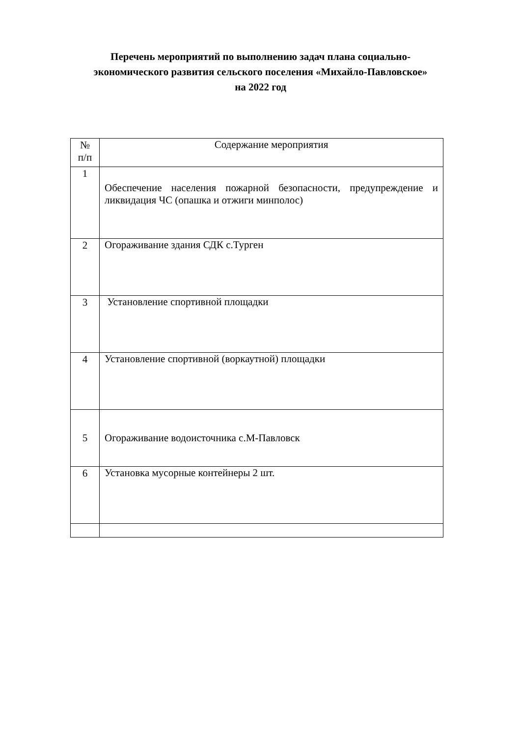Перечень мероприятий по выполнению задач плана социально-
экономического развития сельского поселения «Михайло-Павловское»
на 2022 год
| № п/п | Содержание мероприятия |
| --- | --- |
| 1 | Обеспечение населения пожарной безопасности, предупреждение и ликвидация ЧС (опашка и отжиги минполос) |
| 2 | Огораживание здания СДК с.Турген |
| 3 | Установление спортивной площадки |
| 4 | Установление спортивной (воркаутной) площадки |
| 5 | Огораживание водоисточника с.М-Павловск |
| 6 | Установка мусорные контейнеры 2 шт. |